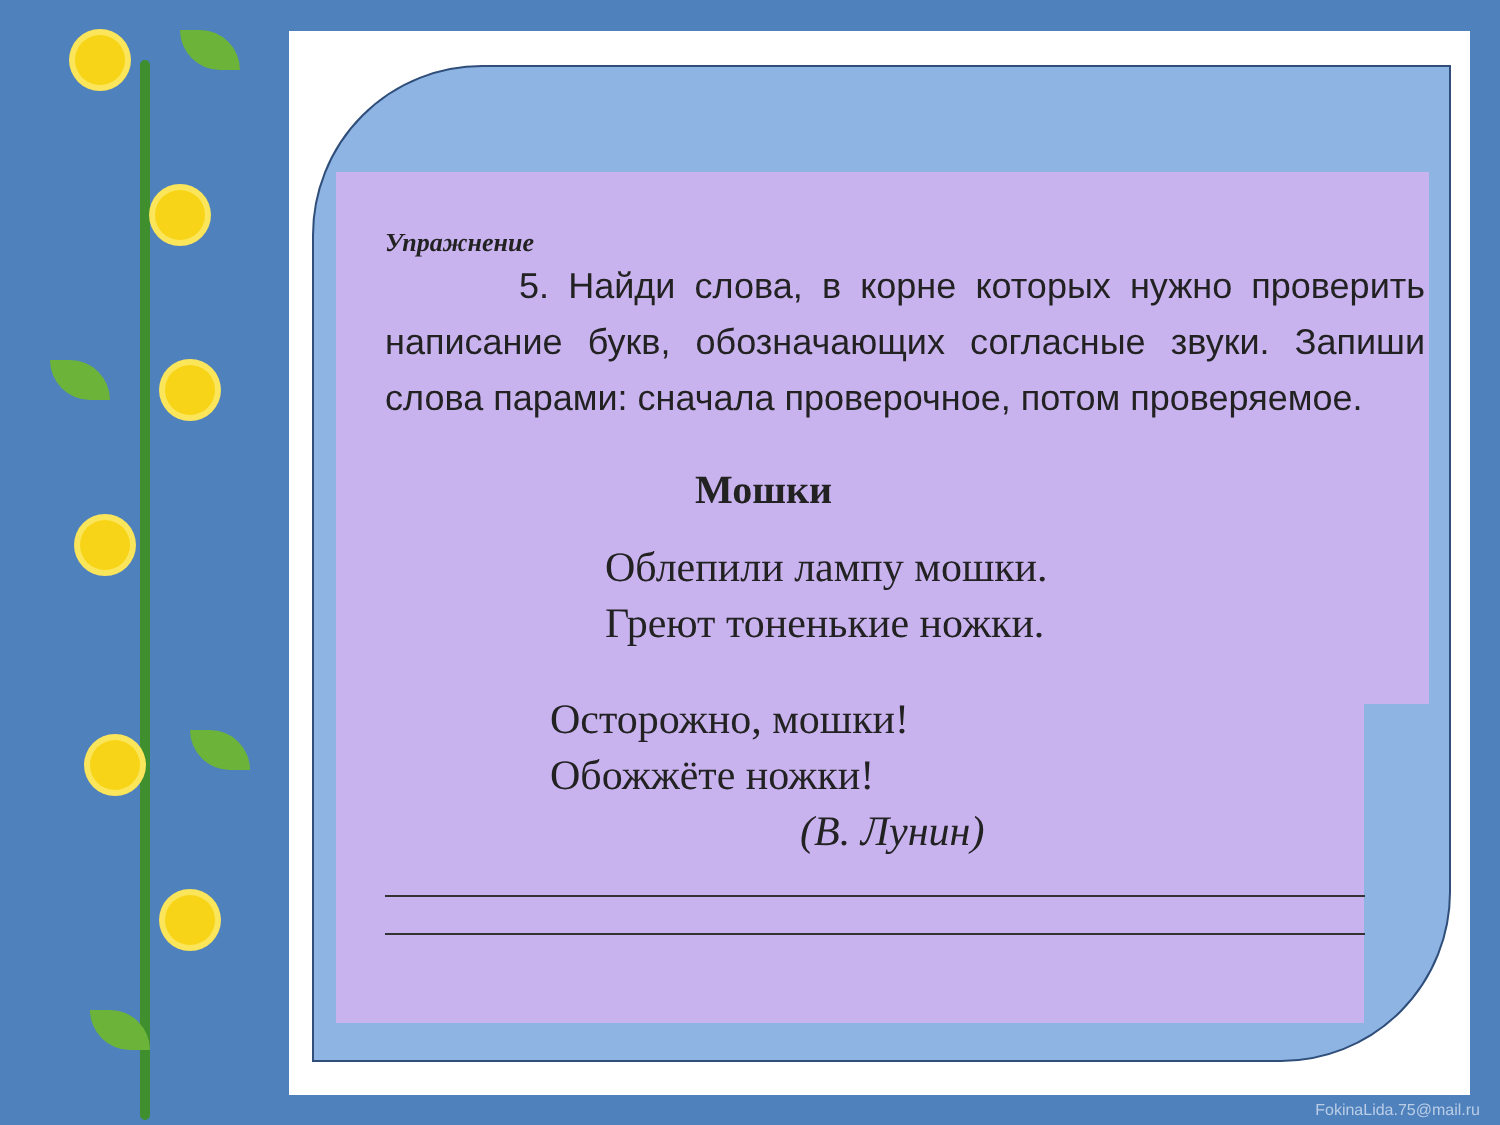Упражнение
5. Найди слова, в корне которых нужно проверить написание букв, обозначающих согласные звуки. Запиши слова парами: сначала проверочное, потом проверяемое.
Мошки
Облепили лампу мошки.
Греют тоненькие ножки.
Осторожно, мошки!
Обожжёте ножки!
(В. Лунин)
FokinaLida.75@mail.ru